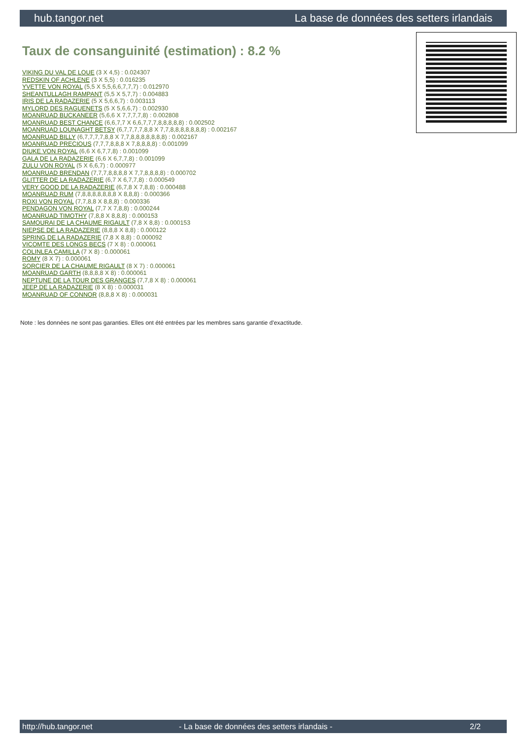hub.tangor.net La base de données des setters irlandais
Taux de consanguinité (estimation) : 8.2 %
VIKING DU VAL DE LOUE (3 X 4,5) : 0.024307
REDSKIN OF ACHLENE (3 X 5,5) : 0.016235
YVETTE VON ROYAL (5,5 X 5,5,6,6,7,7,7) : 0.012970
SHEANTULLAGH RAMPANT (5,5 X 5,7,7) : 0.004883
IRIS DE LA RADAZERIE (5 X 5,6,6,7) : 0.003113
MYLORD DES RAGUENETS (5 X 5,6,6,7) : 0.002930
MOANRUAD BUCKANEER (5,6,6 X 7,7,7,7,8) : 0.002808
MOANRUAD BEST CHANCE (6,6,7,7 X 6,6,7,7,7,8,8,8,8,8) : 0.002502
MOANRUAD LOUNAGHT BETSY (6,7,7,7,7,8,8 X 7,7,8,8,8,8,8,8,8) : 0.002167
MOANRUAD BILLY (6,7,7,7,7,8,8 X 7,7,8,8,8,8,8,8,8) : 0.002167
MOANRUAD PRECIOUS (7,7,7,8,8,8 X 7,8,8,8,8) : 0.001099
DIUKE VON ROYAL (6,6 X 6,7,7,8) : 0.001099
GALA DE LA RADAZERIE (6,6 X 6,7,7,8) : 0.001099
ZULU VON ROYAL (5 X 6,6,7) : 0.000977
MOANRUAD BRENDAN (7,7,7,8,8,8,8 X 7,7,8,8,8,8) : 0.000702
GLITTER DE LA RADAZERIE (6,7 X 6,7,7,8) : 0.000549
VERY GOOD DE LA RADAZERIE (6,7,8 X 7,8,8) : 0.000488
MOANRUAD RUM (7,8,8,8,8,8,8,8 X 8,8,8) : 0.000366
ROXI VON ROYAL (7,7,8,8 X 8,8,8) : 0.000336
PENDAGON VON ROYAL (7,7 X 7,8,8) : 0.000244
MOANRUAD TIMOTHY (7,8,8 X 8,8,8) : 0.000153
SAMOURAI DE LA CHAUME RIGAULT (7,8 X 8,8) : 0.000153
NIEPSE DE LA RADAZERIE (8,8,8 X 8,8) : 0.000122
SPRING DE LA RADAZERIE (7,8 X 8,8) : 0.000092
VICOMTE DES LONGS BECS (7 X 8) : 0.000061
COLINLEA CAMILLA (7 X 8) : 0.000061
ROMY (8 X 7) : 0.000061
SORCIER DE LA CHAUME RIGAULT (8 X 7) : 0.000061
MOANRUAD GARTH (8,8,8,8 X 8) : 0.000061
NEPTUNE DE LA TOUR DES GRANGES (7,7,8 X 8) : 0.000061
JEEP DE LA RADAZERIE (8 X 8) : 0.000031
MOANRUAD OF CONNOR (8,8,8 X 8) : 0.000031
Note : les données ne sont pas garanties. Elles ont été entrées par les membres sans garantie d'exactitude.
http://hub.tangor.net - La base de données des setters irlandais - 2/2